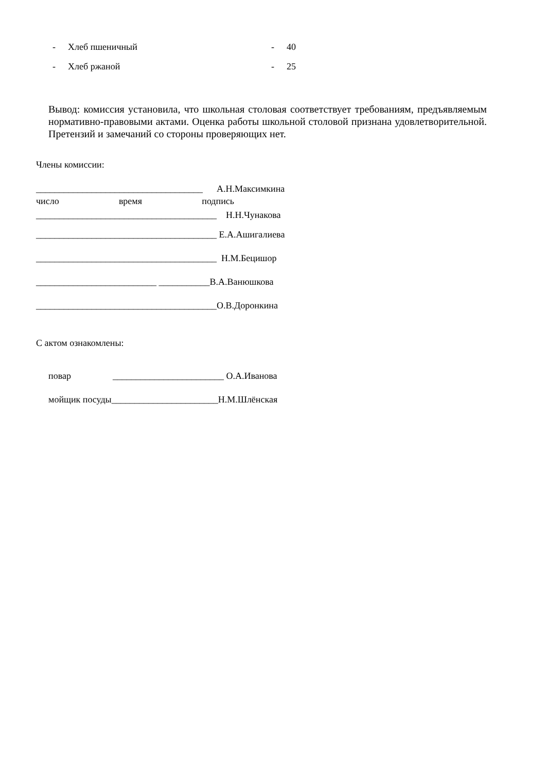- Хлеб пшеничный - 40
- Хлеб ржаной - 25
Вывод: комиссия установила, что школьная столовая соответствует требованиям, предъявляемым нормативно-правовыми актами. Оценка работы школьной столовой признана удовлетворительной. Претензий и замечаний со стороны проверяющих нет.
Члены комиссии:
____________________________________ А.Н.Максимкина
число время подпись
_______________________________________ Н.Н.Чунакова
_______________________________________ Е.А.Ашигалиева
_______________________________________ Н.М.Бецишор
__________________________ ___________В.А.Ванюшкова
_______________________________________О.В.Доронкина
С актом ознакомлены:
повар ________________________ О.А.Иванова
мойщик посуды_______________________Н.М.Шлёнская